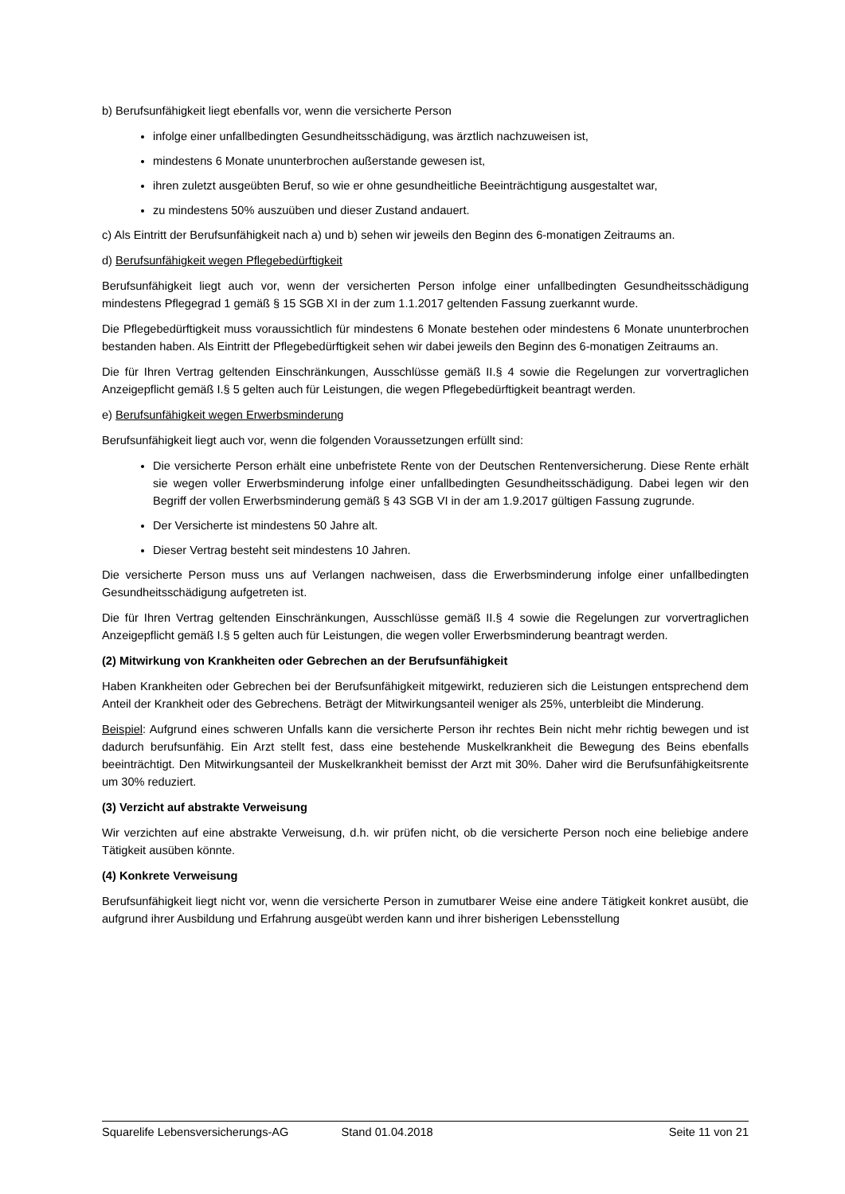b) Berufsunfähigkeit liegt ebenfalls vor, wenn die versicherte Person
infolge einer unfallbedingten Gesundheitsschädigung, was ärztlich nachzuweisen ist,
mindestens 6 Monate ununterbrochen außerstande gewesen ist,
ihren zuletzt ausgeübten Beruf, so wie er ohne gesundheitliche Beeinträchtigung ausgestaltet war,
zu mindestens 50% auszuüben und dieser Zustand andauert.
c) Als Eintritt der Berufsunfähigkeit nach a) und b) sehen wir jeweils den Beginn des 6-monatigen Zeitraums an.
d) Berufsunfähigkeit wegen Pflegebedürftigkeit
Berufsunfähigkeit liegt auch vor, wenn der versicherten Person infolge einer unfallbedingten Gesundheitsschädigung mindestens Pflegegrad 1 gemäß § 15 SGB XI in der zum 1.1.2017 geltenden Fassung zuerkannt wurde.
Die Pflegebedürftigkeit muss voraussichtlich für mindestens 6 Monate bestehen oder mindestens 6 Monate ununterbrochen bestanden haben. Als Eintritt der Pflegebedürftigkeit sehen wir dabei jeweils den Beginn des 6-monatigen Zeitraums an.
Die für Ihren Vertrag geltenden Einschränkungen, Ausschlüsse gemäß II.§ 4 sowie die Regelungen zur vorvertraglichen Anzeigepflicht gemäß I.§ 5 gelten auch für Leistungen, die wegen Pflegebedürftigkeit beantragt werden.
e) Berufsunfähigkeit wegen Erwerbsminderung
Berufsunfähigkeit liegt auch vor, wenn die folgenden Voraussetzungen erfüllt sind:
Die versicherte Person erhält eine unbefristete Rente von der Deutschen Rentenversicherung. Diese Rente erhält sie wegen voller Erwerbsminderung infolge einer unfallbedingten Gesundheitsschädigung. Dabei legen wir den Begriff der vollen Erwerbsminderung gemäß § 43 SGB VI in der am 1.9.2017 gültigen Fassung zugrunde.
Der Versicherte ist mindestens 50 Jahre alt.
Dieser Vertrag besteht seit mindestens 10 Jahren.
Die versicherte Person muss uns auf Verlangen nachweisen, dass die Erwerbsminderung infolge einer unfallbedingten Gesundheitsschädigung aufgetreten ist.
Die für Ihren Vertrag geltenden Einschränkungen, Ausschlüsse gemäß II.§ 4 sowie die Regelungen zur vorvertraglichen Anzeigepflicht gemäß I.§ 5 gelten auch für Leistungen, die wegen voller Erwerbsminderung beantragt werden.
(2) Mitwirkung von Krankheiten oder Gebrechen an der Berufsunfähigkeit
Haben Krankheiten oder Gebrechen bei der Berufsunfähigkeit mitgewirkt, reduzieren sich die Leistungen entsprechend dem Anteil der Krankheit oder des Gebrechens. Beträgt der Mitwirkungsanteil weniger als 25%, unterbleibt die Minderung.
Beispiel: Aufgrund eines schweren Unfalls kann die versicherte Person ihr rechtes Bein nicht mehr richtig bewegen und ist dadurch berufsunfähig. Ein Arzt stellt fest, dass eine bestehende Muskelkrankheit die Bewegung des Beins ebenfalls beeinträchtigt. Den Mitwirkungsanteil der Muskelkrankheit bemisst der Arzt mit 30%. Daher wird die Berufsunfähigkeitsrente um 30% reduziert.
(3) Verzicht auf abstrakte Verweisung
Wir verzichten auf eine abstrakte Verweisung, d.h. wir prüfen nicht, ob die versicherte Person noch eine beliebige andere Tätigkeit ausüben könnte.
(4) Konkrete Verweisung
Berufsunfähigkeit liegt nicht vor, wenn die versicherte Person in zumutbarer Weise eine andere Tätigkeit konkret ausübt, die aufgrund ihrer Ausbildung und Erfahrung ausgeübt werden kann und ihrer bisherigen Lebensstellung
Squarelife Lebensversicherungs-AG Stand 01.04.2018 Seite 11 von 21